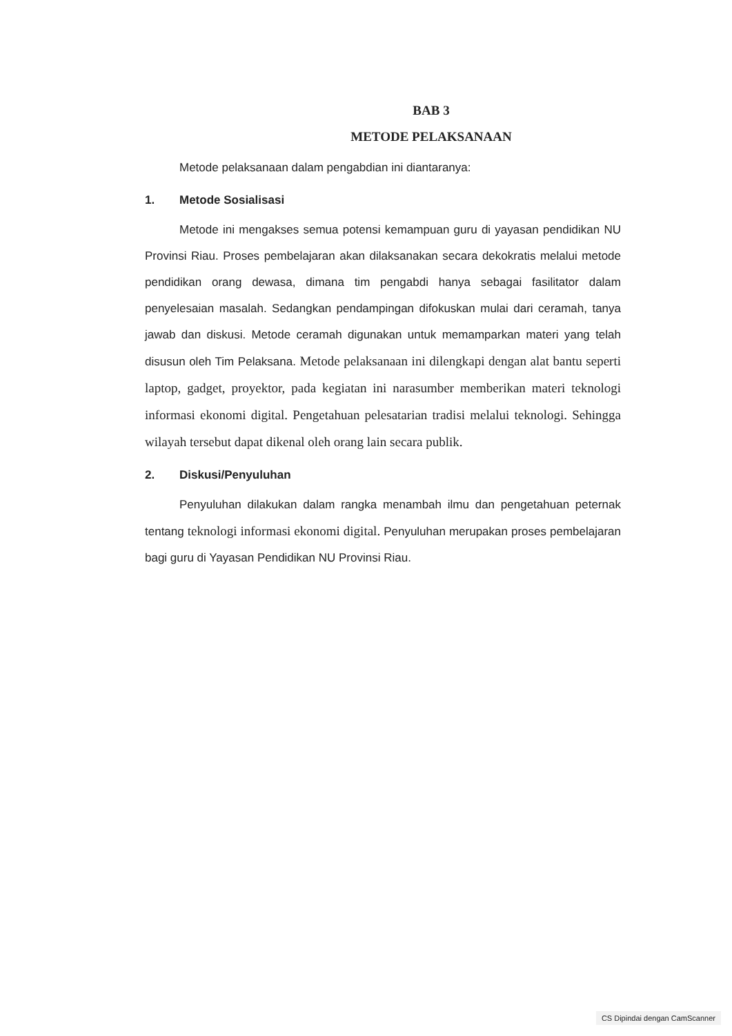BAB 3
METODE PELAKSANAAN
Metode pelaksanaan dalam pengabdian ini diantaranya:
1. Metode Sosialisasi
Metode ini mengakses semua potensi kemampuan guru di yayasan pendidikan NU Provinsi Riau. Proses pembelajaran akan dilaksanakan secara dekokratis melalui metode pendidikan orang dewasa, dimana tim pengabdi hanya sebagai fasilitator dalam penyelesaian masalah. Sedangkan pendampingan difokuskan mulai dari ceramah, tanya jawab dan diskusi. Metode ceramah digunakan untuk memamparkan materi yang telah disusun oleh Tim Pelaksana. Metode pelaksanaan ini dilengkapi dengan alat bantu seperti laptop, gadget, proyektor, pada kegiatan ini narasumber memberikan materi teknologi informasi ekonomi digital. Pengetahuan pelesatarian tradisi melalui teknologi. Sehingga wilayah tersebut dapat dikenal oleh orang lain secara publik.
2. Diskusi/Penyuluhan
Penyuluhan dilakukan dalam rangka menambah ilmu dan pengetahuan peternak tentang teknologi informasi ekonomi digital. Penyuluhan merupakan proses pembelajaran bagi guru di Yayasan Pendidikan NU Provinsi Riau.
CS Dipindai dengan CamScanner